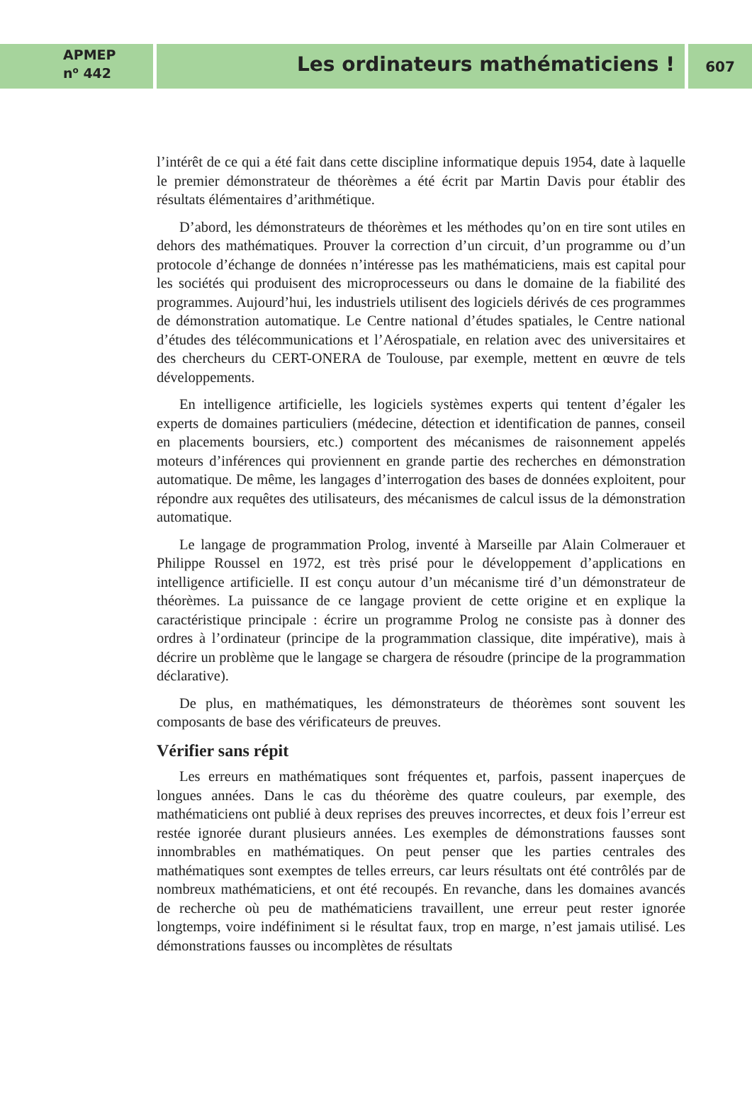APMEP
n<sup>o</sup> 442
Les ordinateurs mathématiciens !
607
l’intérêt de ce qui a été fait dans cette discipline informatique depuis 1954, date à laquelle le premier démonstrateur de théorèmes a été écrit par Martin Davis pour établir des résultats élémentaires d’arithmétique.
D’abord, les démonstrateurs de théorèmes et les méthodes qu’on en tire sont utiles en dehors des mathématiques. Prouver la correction d’un circuit, d’un programme ou d’un protocole d’échange de données n’intéresse pas les mathématiciens, mais est capital pour les sociétés qui produisent des microprocesseurs ou dans le domaine de la fiabilité des programmes. Aujourd’hui, les industriels utilisent des logiciels dérivés de ces programmes de démonstration automatique. Le Centre national d’études spatiales, le Centre national d’études des télécommunications et l’Aérospatiale, en relation avec des universitaires et des chercheurs du CERT-ONERA de Toulouse, par exemple, mettent en œuvre de tels développements.
En intelligence artificielle, les logiciels systèmes experts qui tentent d’égaler les experts de domaines particuliers (médecine, détection et identification de pannes, conseil en placements boursiers, etc.) comportent des mécanismes de raisonnement appelés moteurs d’inférences qui proviennent en grande partie des recherches en démonstration automatique. De même, les langages d’interrogation des bases de données exploitent, pour répondre aux requêtes des utilisateurs, des mécanismes de calcul issus de la démonstration automatique.
Le langage de programmation Prolog, inventé à Marseille par Alain Colmerauer et Philippe Roussel en 1972, est très prisé pour le développement d’applications en intelligence artificielle. II est conçu autour d’un mécanisme tiré d’un démonstrateur de théorèmes. La puissance de ce langage provient de cette origine et en explique la caractéristique principale : écrire un programme Prolog ne consiste pas à donner des ordres à l’ordinateur (principe de la programmation classique, dite impérative), mais à décrire un problème que le langage se chargera de résoudre (principe de la programmation déclarative).
De plus, en mathématiques, les démonstrateurs de théorèmes sont souvent les composants de base des vérificateurs de preuves.
Vérifier sans répit
Les erreurs en mathématiques sont fréquentes et, parfois, passent inaperçues de longues années. Dans le cas du théorème des quatre couleurs, par exemple, des mathématiciens ont publié à deux reprises des preuves incorrectes, et deux fois l’erreur est restée ignorée durant plusieurs années. Les exemples de démonstrations fausses sont innombrables en mathématiques. On peut penser que les parties centrales des mathématiques sont exemptes de telles erreurs, car leurs résultats ont été contrôlés par de nombreux mathématiciens, et ont été recoupés. En revanche, dans les domaines avancés de recherche où peu de mathématiciens travaillent, une erreur peut rester ignorée longtemps, voire indéfiniment si le résultat faux, trop en marge, n’est jamais utilisé. Les démonstrations fausses ou incomplètes de résultats